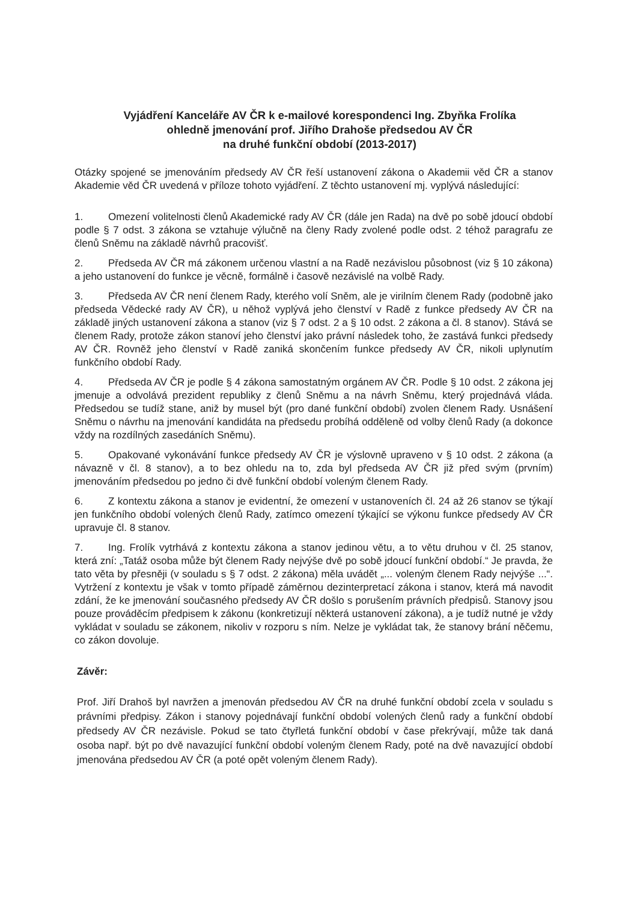Vyjádření Kanceláře AV ČR k e-mailové korespondenci Ing. Zbyňka Frolíka
ohledně jmenování prof. Jiřího Drahoše předsedou AV ČR
na druhé funkční období (2013-2017)
Otázky spojené se jmenováním předsedy AV ČR řeší ustanovení zákona o Akademii věd ČR a stanov Akademie věd ČR uvedená v příloze tohoto vyjádření. Z těchto ustanovení mj. vyplývá následující:
1. Omezení volitelnosti členů Akademické rady AV ČR (dále jen Rada) na dvě po sobě jdoucí období podle § 7 odst. 3 zákona se vztahuje výlučně na členy Rady zvolené podle odst. 2 téhož paragrafu ze členů Sněmu na základě návrhů pracovišť.
2. Předseda AV ČR má zákonem určenou vlastní a na Radě nezávislou působnost (viz § 10 zákona) a jeho ustanovení do funkce je věcně, formálně i časově nezávislé na volbě Rady.
3. Předseda AV ČR není členem Rady, kterého volí Sněm, ale je virilním členem Rady (podobně jako předseda Vědecké rady AV ČR), u něhož vyplývá jeho členství v Radě z funkce předsedy AV ČR na základě jiných ustanovení zákona a stanov (viz § 7 odst. 2 a § 10 odst. 2 zákona a čl. 8 stanov). Stává se členem Rady, protože zákon stanoví jeho členství jako právní následek toho, že zastává funkci předsedy AV ČR. Rovněž jeho členství v Radě zaniká skončením funkce předsedy AV ČR, nikoli uplynutím funkčního období Rady.
4. Předseda AV ČR je podle § 4 zákona samostatným orgánem AV ČR. Podle § 10 odst. 2 zákona jej jmenuje a odvolává prezident republiky z členů Sněmu a na návrh Sněmu, který projednává vláda. Předsedou se tudíž stane, aniž by musel být (pro dané funkční období) zvolen členem Rady. Usnášení Sněmu o návrhu na jmenování kandidáta na předsedu probíhá odděleně od volby členů Rady (a dokonce vždy na rozdílných zasedáních Sněmu).
5. Opakované vykonávání funkce předsedy AV ČR je výslovně upraveno v § 10 odst. 2 zákona (a návazně v čl. 8 stanov), a to bez ohledu na to, zda byl předseda AV ČR již před svým (prvním) jmenováním předsedou po jedno či dvě funkční období voleným členem Rady.
6. Z kontextu zákona a stanov je evidentní, že omezení v ustanoveních čl. 24 až 26 stanov se týkají jen funkčního období volených členů Rady, zatímco omezení týkající se výkonu funkce předsedy AV ČR upravuje čl. 8 stanov.
7. Ing. Frolík vytrhává z kontextu zákona a stanov jedinou větu, a to větu druhou v čl. 25 stanov, která zní: „Tatáž osoba může být členem Rady nejvýše dvě po sobě jdoucí funkční období.“ Je pravda, že tato věta by přesněji (v souladu s § 7 odst. 2 zákona) měla uvádět „... voleným členem Rady nejvýše ...“. Vytržení z kontextu je však v tomto případě záměrnou dezinterpretací zákona i stanov, která má navodit zdání, že ke jmenování současného předsedy AV ČR došlo s porušením právních předpisů. Stanovy jsou pouze prováděcím předpisem k zákonu (konkretizují některá ustanovení zákona), a je tudíž nutné je vždy vykládat v souladu se zákonem, nikoliv v rozporu s ním. Nelze je vykládat tak, že stanovy brání něčemu, co zákon dovoluje.
Závěr:
Prof. Jiří Drahoš byl navržen a jmenován předsedou AV ČR na druhé funkční období zcela v souladu s právními předpisy. Zákon i stanovy pojednávají funkční období volených členů rady a funkční období předsedy AV ČR nezávisle. Pokud se tato čtyřletá funkční období v čase překrývají, může tak daná osoba např. být po dvě navazující funkční období voleným členem Rady, poté na dvě navazující období jmenována předsedou AV ČR (a poté opět voleným členem Rady).